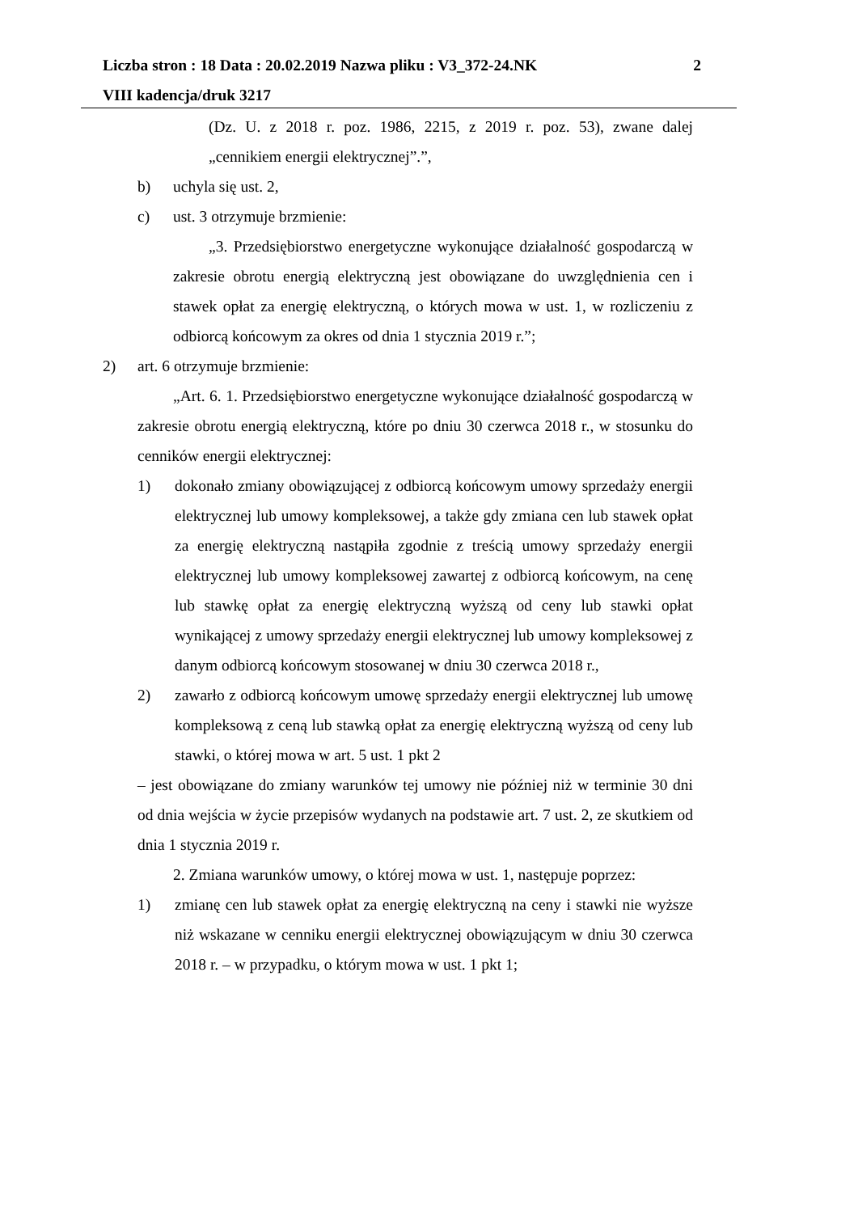Liczba stron : 18 Data : 20.02.2019 Nazwa pliku : V3_372-24.NK 2
VIII kadencja/druk 3217
(Dz. U. z 2018 r. poz. 1986, 2215, z 2019 r. poz. 53), zwane dalej „cennikiem energii elektrycznej”.”,
b) uchyla się ust. 2,
c) ust. 3 otrzymuje brzmienie:
„3. Przedsiębiorstwo energetyczne wykonujące działalność gospodarczą w zakresie obrotu energią elektryczną jest obowiązane do uwzględnienia cen i stawek opłat za energię elektryczną, o których mowa w ust. 1, w rozliczeniu z odbiorcą końcowym za okres od dnia 1 stycznia 2019 r.”;
2) art. 6 otrzymuje brzmienie:
„Art. 6. 1. Przedsiębiorstwo energetyczne wykonujące działalność gospodarczą w zakresie obrotu energią elektryczną, które po dniu 30 czerwca 2018 r., w stosunku do cenników energii elektrycznej:
1) dokonało zmiany obowiązującej z odbiorcą końcowym umowy sprzedaży energii elektrycznej lub umowy kompleksowej, a także gdy zmiana cen lub stawek opłat za energię elektryczną nastąpiła zgodnie z treścią umowy sprzedaży energii elektrycznej lub umowy kompleksowej zawartej z odbiorcą końcowym, na cenę lub stawkę opłat za energię elektryczną wyższą od ceny lub stawki opłat wynikającej z umowy sprzedaży energii elektrycznej lub umowy kompleksowej z danym odbiorcą końcowym stosowanej w dniu 30 czerwca 2018 r.,
2) zawarło z odbiorcą końcowym umowę sprzedaży energii elektrycznej lub umowę kompleksową z ceną lub stawką opłat za energię elektryczną wyższą od ceny lub stawki, o której mowa w art. 5 ust. 1 pkt 2
– jest obowiązane do zmiany warunków tej umowy nie później niż w terminie 30 dni od dnia wejścia w życie przepisów wydanych na podstawie art. 7 ust. 2, ze skutkiem od dnia 1 stycznia 2019 r.
2. Zmiana warunków umowy, o której mowa w ust. 1, następuje poprzez:
1) zmianę cen lub stawek opłat za energię elektryczną na ceny i stawki nie wyższe niż wskazane w cenniku energii elektrycznej obowiązującym w dniu 30 czerwca 2018 r. – w przypadku, o którym mowa w ust. 1 pkt 1;